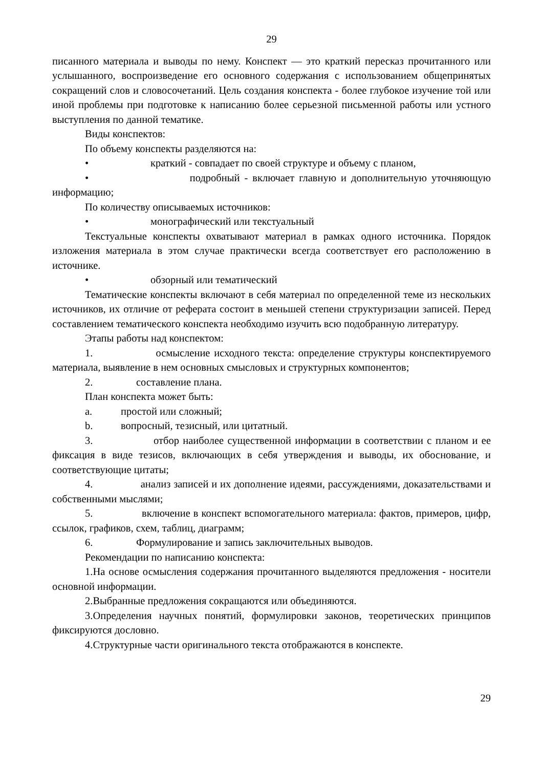29
писанного материала и выводы по нему. Конспект — это краткий пересказ прочитанного или услышанного, воспроизведение его основного содержания с использованием общепринятых сокращений слов и словосочетаний. Цель создания конспекта - более глубокое изучение той или иной проблемы при подготовке к написанию более серьезной письменной работы или устного выступления по данной тематике.
Виды конспектов:
По объему конспекты разделяются на:
• краткий - совпадает по своей структуре и объему с планом,
• подробный - включает главную и дополнительную уточняющую информацию;
По количеству описываемых источников:
• монографический или текстуальный
Текстуальные конспекты охватывают материал в рамках одного источника. Порядок изложения материала в этом случае практически всегда соответствует его расположению в источнике.
• обзорный или тематический
Тематические конспекты включают в себя материал по определенной теме из нескольких источников, их отличие от реферата состоит в меньшей степени структуризации записей. Перед составлением тематического конспекта необходимо изучить всю подобранную литературу.
Этапы работы над конспектом:
1. осмысление исходного текста: определение структуры конспектируемого материала, выявление в нем основных смысловых и структурных компонентов;
2. составление плана.
План конспекта может быть:
a. простой или сложный;
b. вопросный, тезисный, или цитатный.
3. отбор наиболее существенной информации в соответствии с планом и ее фиксация в виде тезисов, включающих в себя утверждения и выводы, их обоснование, и соответствующие цитаты;
4. анализ записей и их дополнение идеями, рассуждениями, доказательствами и собственными мыслями;
5. включение в конспект вспомогательного материала: фактов, примеров, цифр, ссылок, графиков, схем, таблиц, диаграмм;
6. Формулирование и запись заключительных выводов.
Рекомендации по написанию конспекта:
1.На основе осмысления содержания прочитанного выделяются предложения - носители основной информации.
2.Выбранные предложения сокращаются или объединяются.
3.Определения научных понятий, формулировки законов, теоретических принципов фиксируются дословно.
4.Структурные части оригинального текста отображаются в конспекте.
29